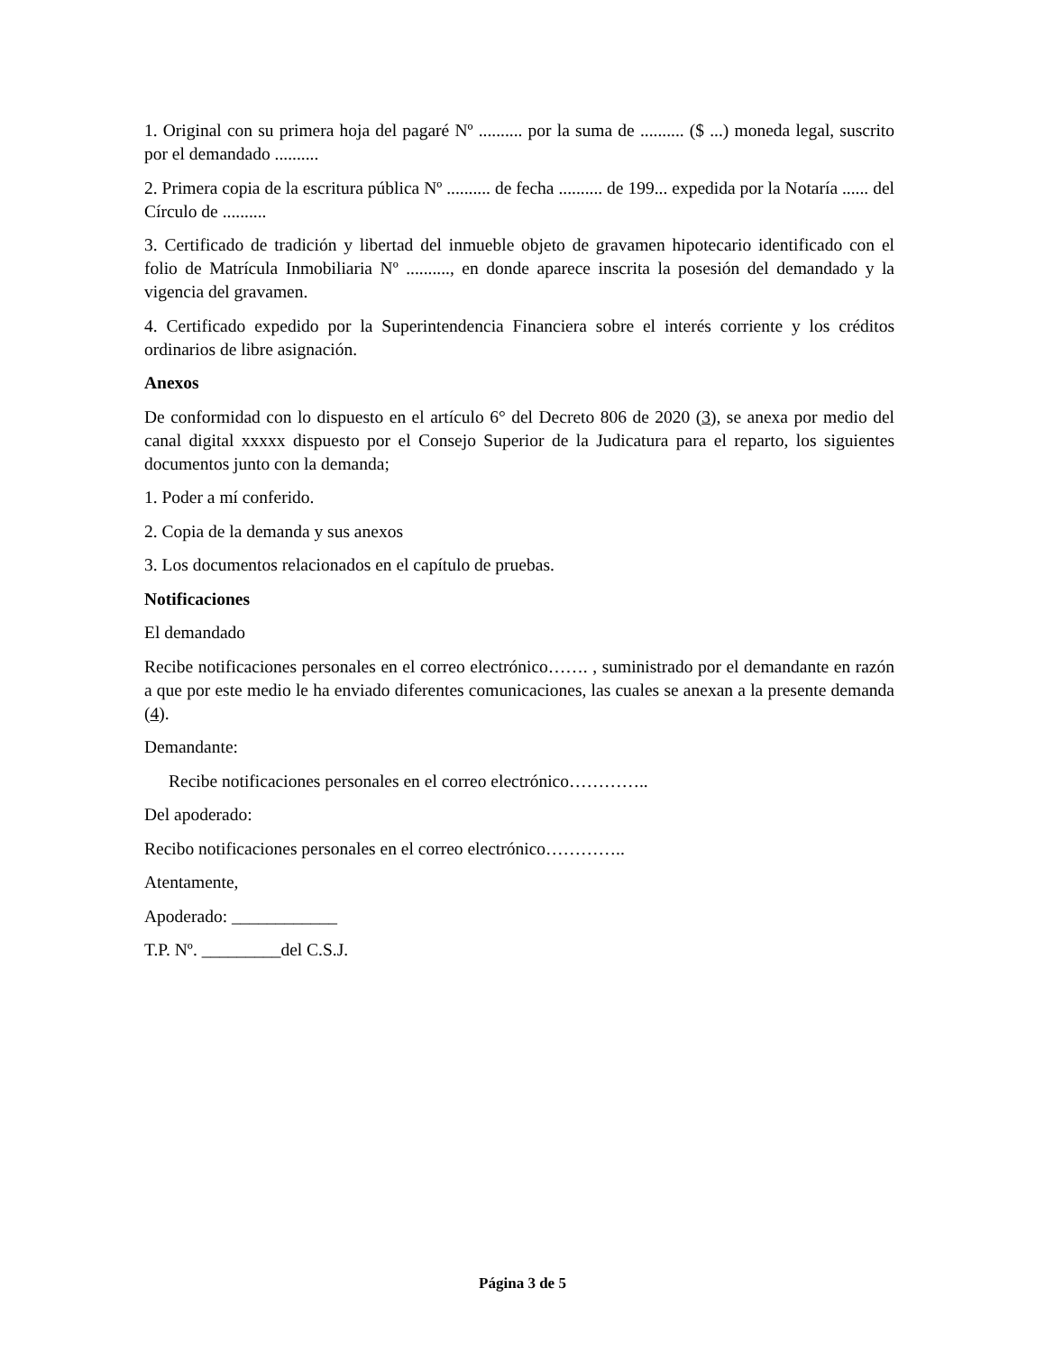1. Original con su primera hoja del pagaré Nº .......... por la suma de .......... ($ ...) moneda legal, suscrito por el demandado ..........
2. Primera copia de la escritura pública Nº .......... de fecha .......... de 199... expedida por la Notaría ...... del Círculo de ..........
3. Certificado de tradición y libertad del inmueble objeto de gravamen hipotecario identificado con el folio de Matrícula Inmobiliaria Nº .........., en donde aparece inscrita la posesión del demandado y la vigencia del gravamen.
4. Certificado expedido por la Superintendencia Financiera sobre el interés corriente y los créditos ordinarios de libre asignación.
Anexos
De conformidad con lo dispuesto en el artículo 6° del Decreto 806 de 2020 (3), se anexa por medio del canal digital xxxxx dispuesto por el Consejo Superior de la Judicatura para el reparto, los siguientes documentos junto con la demanda;
1. Poder a mí conferido.
2. Copia de la demanda y sus anexos
3. Los documentos relacionados en el capítulo de pruebas.
Notificaciones
El demandado
Recibe notificaciones personales en el correo electrónico……. , suministrado por el demandante en razón a que por este medio le ha enviado diferentes comunicaciones, las cuales se anexan a la presente demanda (4).
Demandante:
Recibe notificaciones personales en el correo electrónico…………..
Del apoderado:
Recibo notificaciones personales en el correo electrónico…………..
Atentamente,
Apoderado: ____________
T.P. Nº. _________del C.S.J.
Página 3 de 5